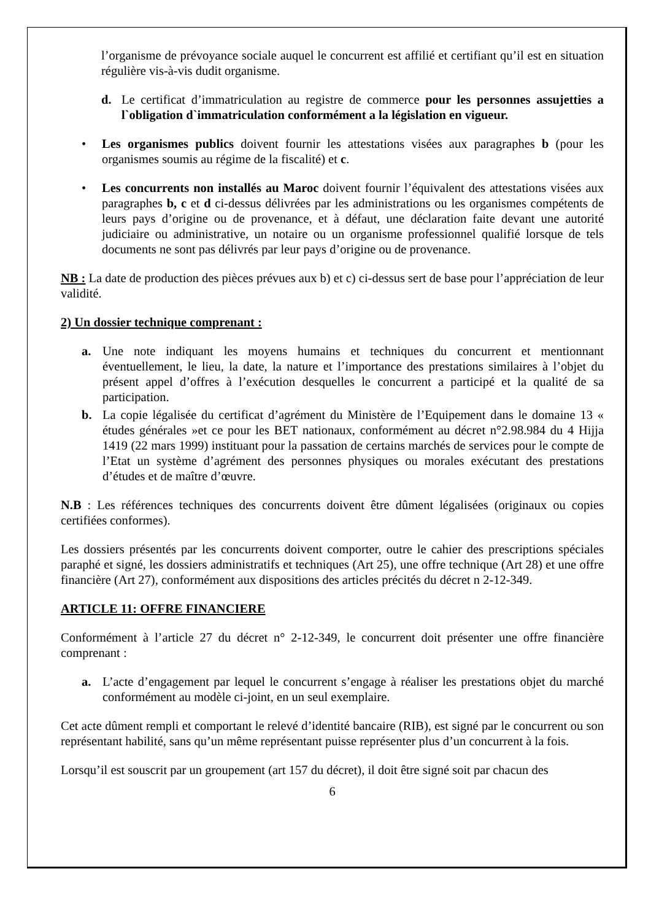l’organisme de prévoyance sociale auquel le concurrent est affilié et certifiant qu’il est en situation régulière vis-à-vis dudit organisme.
d. Le certificat d’immatriculation au registre de commerce pour les personnes assujetties a l`obligation d`immatriculation conformément a la législation en vigueur.
• Les organismes publics doivent fournir les attestations visées aux paragraphes b (pour les organismes soumis au régime de la fiscalité) et c.
• Les concurrents non installés au Maroc doivent fournir l’équivalent des attestations visées aux paragraphes b, c et d ci-dessus délivrées par les administrations ou les organismes compétents de leurs pays d’origine ou de provenance, et à défaut, une déclaration faite devant une autorité judiciaire ou administrative, un notaire ou un organisme professionnel qualifié lorsque de tels documents ne sont pas délivrés par leur pays d’origine ou de provenance.
NB : La date de production des pièces prévues aux b) et c) ci-dessus sert de base pour l’appréciation de leur validité.
2) Un dossier technique comprenant :
a. Une note indiquant les moyens humains et techniques du concurrent et mentionnant éventuellement, le lieu, la date, la nature et l’importance des prestations similaires à l’objet du présent appel d’offres à l’exécution desquelles le concurrent a participé et la qualité de sa participation.
b. La copie légalisée du certificat d’agrément du Ministère de l’Equipement dans le domaine 13 « études générales »et ce pour les BET nationaux, conformément au décret n°2.98.984 du 4 Hijja 1419 (22 mars 1999) instituant pour la passation de certains marchés de services pour le compte de l’Etat un système d’agrément des personnes physiques ou morales exécutant des prestations d’études et de maître d’œuvre.
N.B : Les références techniques des concurrents doivent être dûment légalisées (originaux ou copies certifiées conformes).
Les dossiers présentés par les concurrents doivent comporter, outre le cahier des prescriptions spéciales paraphé et signé, les dossiers administratifs et techniques (Art 25), une offre technique (Art 28) et une offre financière (Art 27), conformément aux dispositions des articles précités du décret n 2-12-349.
ARTICLE 11: OFFRE FINANCIERE
Conformément à l’article 27 du décret n° 2-12-349, le concurrent doit présenter une offre financière comprenant :
a. L’acte d’engagement par lequel le concurrent s’engage à réaliser les prestations objet du marché conformément au modèle ci-joint, en un seul exemplaire.
Cet acte dûment rempli et comportant le relevé d’identité bancaire (RIB), est signé par le concurrent ou son représentant habilité, sans qu’un même représentant puisse représenter plus d’un concurrent à la fois.
Lorsqu’il est souscrit par un groupement (art 157 du décret), il doit être signé soit par chacun des
6